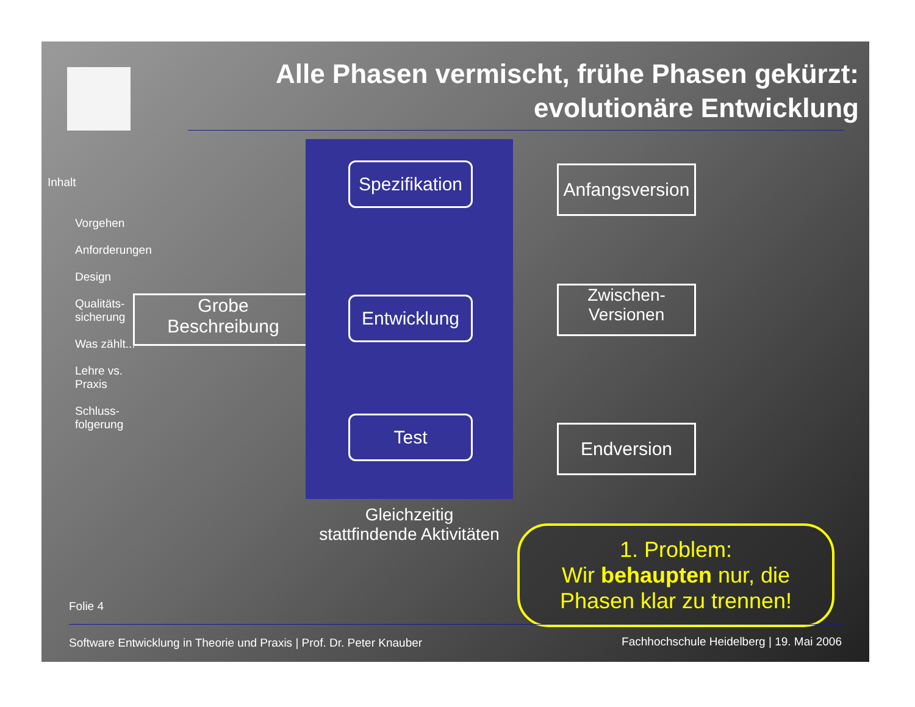Alle Phasen vermischt, frühe Phasen gekürzt: evolutionäre Entwicklung
Inhalt
Vorgehen
Anforderungen
Design
Qualitäts-
sicherung
Was zählt...
Lehre vs.
Praxis
Schluss-
folgerung
Grobe
Beschreibung
Spezifikation
Entwicklung
Test
Anfangsversion
Zwischen-
Versionen
Endversion
Gleichzeitig
stattfindende Aktivitäten
1. Problem:
Wir behaupten nur, die
Phasen klar zu trennen!
Folie 4
Software Entwicklung in Theorie und Praxis | Prof. Dr. Peter Knauber
Fachhochschule Heidelberg | 19. Mai 2006